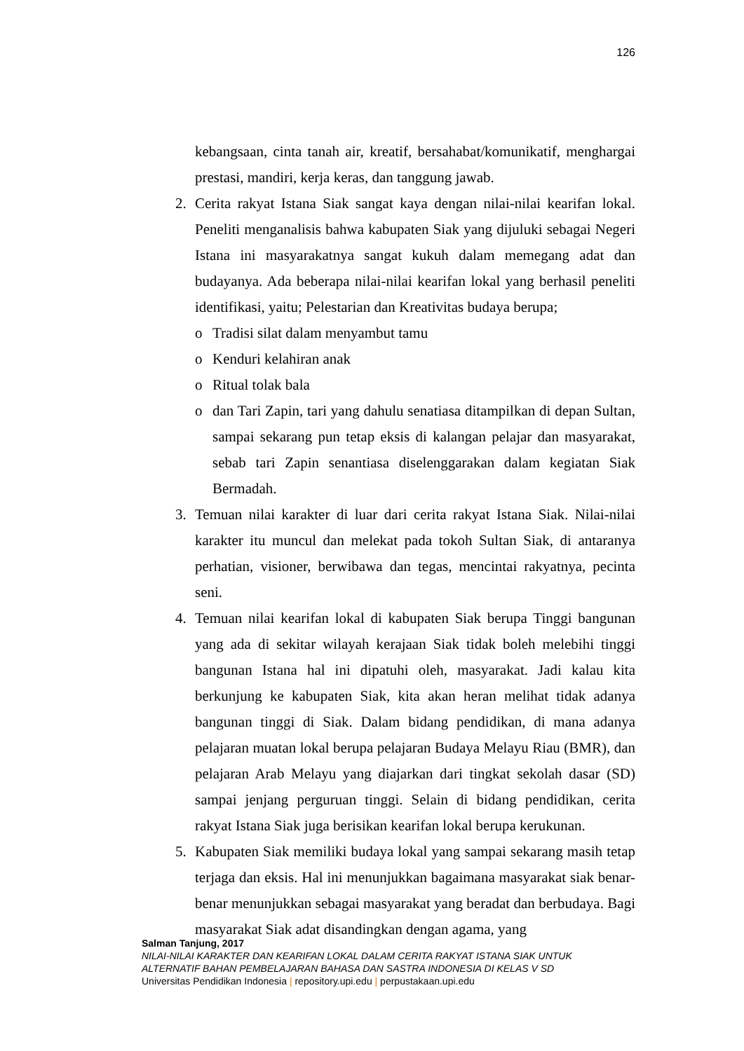126
kebangsaan, cinta tanah air, kreatif, bersahabat/komunikatif, menghargai prestasi, mandiri, kerja keras, dan tanggung jawab.
2. Cerita rakyat Istana Siak sangat kaya dengan nilai-nilai kearifan lokal. Peneliti menganalisis bahwa kabupaten Siak yang dijuluki sebagai Negeri Istana ini masyarakatnya sangat kukuh dalam memegang adat dan budayanya. Ada beberapa nilai-nilai kearifan lokal yang berhasil peneliti identifikasi, yaitu; Pelestarian dan Kreativitas budaya berupa;
o Tradisi silat dalam menyambut tamu
o Kenduri kelahiran anak
o Ritual tolak bala
o dan Tari Zapin, tari yang dahulu senatiasa ditampilkan di depan Sultan, sampai sekarang pun tetap eksis di kalangan pelajar dan masyarakat, sebab tari Zapin senantiasa diselenggarakan dalam kegiatan Siak Bermadah.
3. Temuan nilai karakter di luar dari cerita rakyat Istana Siak. Nilai-nilai karakter itu muncul dan melekat pada tokoh Sultan Siak, di antaranya perhatian, visioner, berwibawa dan tegas, mencintai rakyatnya, pecinta seni.
4. Temuan nilai kearifan lokal di kabupaten Siak berupa Tinggi bangunan yang ada di sekitar wilayah kerajaan Siak tidak boleh melebihi tinggi bangunan Istana hal ini dipatuhi oleh, masyarakat. Jadi kalau kita berkunjung ke kabupaten Siak, kita akan heran melihat tidak adanya bangunan tinggi di Siak. Dalam bidang pendidikan, di mana adanya pelajaran muatan lokal berupa pelajaran Budaya Melayu Riau (BMR), dan pelajaran Arab Melayu yang diajarkan dari tingkat sekolah dasar (SD) sampai jenjang perguruan tinggi. Selain di bidang pendidikan, cerita rakyat Istana Siak juga berisikan kearifan lokal berupa kerukunan.
5. Kabupaten Siak memiliki budaya lokal yang sampai sekarang masih tetap terjaga dan eksis. Hal ini menunjukkan bagaimana masyarakat siak benar-benar menunjukkan sebagai masyarakat yang beradat dan berbudaya. Bagi masyarakat Siak adat disandingkan dengan agama, yang
Salman Tanjung, 2017
NILAI-NILAI KARAKTER DAN KEARIFAN LOKAL DALAM CERITA RAKYAT ISTANA SIAK UNTUK
ALTERNATIF BAHAN PEMBELAJARAN BAHASA DAN SASTRA INDONESIA DI KELAS V SD
Universitas Pendidikan Indonesia | repository.upi.edu | perpustakaan.upi.edu